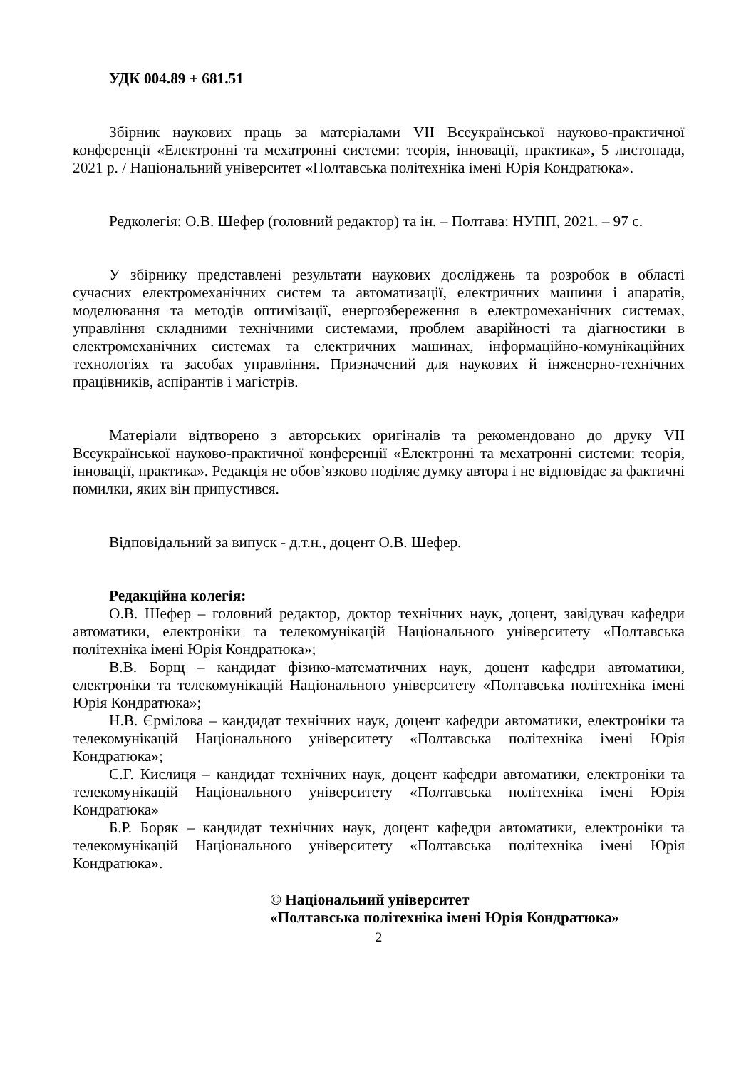УДК 004.89 + 681.51
Збірник наукових праць за матеріалами VII Всеукраїнської науково-практичної конференції «Електронні та мехатронні системи: теорія, інновації, практика», 5 листопада, 2021 р. / Національний університет «Полтавська політехніка імені Юрія Кондратюка».
Редколегія: О.В. Шефер (головний редактор) та ін. – Полтава: НУПП, 2021. – 97 с.
У збірнику представлені результати наукових досліджень та розробок в області сучасних електромеханічних систем та автоматизації, електричних машини і апаратів, моделювання та методів оптимізації, енергозбереження в електромеханічних системах, управління складними технічними системами, проблем аварійності та діагностики в електромеханічних системах та електричних машинах, інформаційно-комунікаційних технологіях та засобах управління. Призначений для наукових й інженерно-технічних працівників, аспірантів і магістрів.
Матеріали відтворено з авторських оригіналів та рекомендовано до друку VII Всеукраїнської науково-практичної конференції «Електронні та мехатронні системи: теорія, інновації, практика». Редакція не обов’язково поділяє думку автора і не відповідає за фактичні помилки, яких він припустився.
Відповідальний за випуск - д.т.н., доцент О.В. Шефер.
Редакційна колегія:
О.В. Шефер – головний редактор, доктор технічних наук, доцент, завідувач кафедри автоматики, електроніки та телекомунікацій Національного університету «Полтавська політехніка імені Юрія Кондратюка»;
В.В. Борщ – кандидат фізико-математичних наук, доцент кафедри автоматики, електроніки та телекомунікацій Національного університету «Полтавська політехніка імені Юрія Кондратюка»;
Н.В. Єрмілова – кандидат технічних наук, доцент кафедри автоматики, електроніки та телекомунікацій Національного університету «Полтавська політехніка імені Юрія Кондратюка»;
С.Г. Кислиця – кандидат технічних наук, доцент кафедри автоматики, електроніки та телекомунікацій Національного університету «Полтавська політехніка імені Юрія Кондратюка»
Б.Р. Боряк – кандидат технічних наук, доцент кафедри автоматики, електроніки та телекомунікацій Національного університету «Полтавська політехніка імені Юрія Кондратюка».
© Національний університет
«Полтавська політехніка імені Юрія Кондратюка»
2